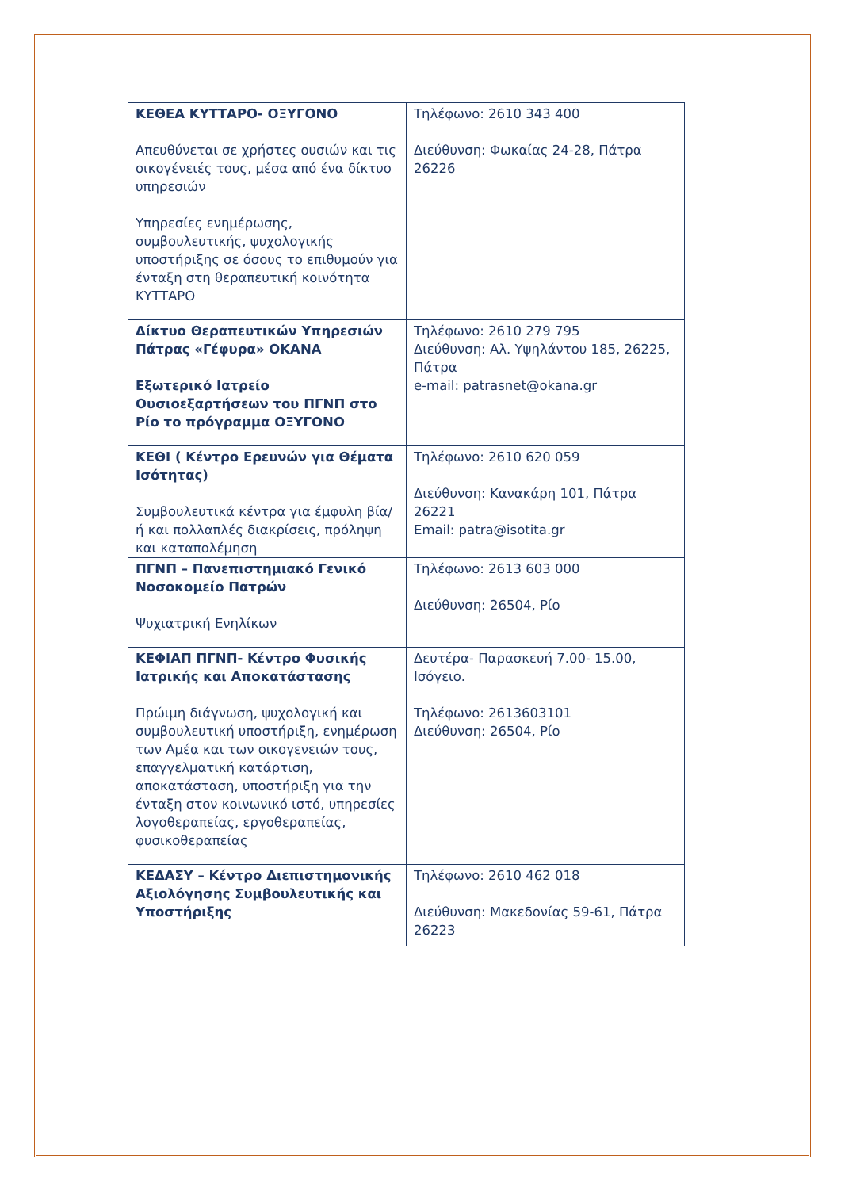| ΚΕΘΕΑ ΚΥΤΤΑΡΟ- ΟΞΥΓΟΝΟ Απευθύνεται σε χρήστες ουσιών και τις οικογένειές τους, μέσα από ένα δίκτυο υπηρεσιών Υπηρεσίες ενημέρωσης, συμβουλευτικής, ψυχολογικής υποστήριξης σε όσους το επιθυμούν για ένταξη στη θεραπευτική κοινότητα ΚΥΤΤΑΡΟ | Τηλέφωνο: 2610 343 400 Διεύθυνση: Φωκαίας 24-28, Πάτρα 26226 |
| Δίκτυο Θεραπευτικών Υπηρεσιών Πάτρας «Γέφυρα» ΟΚΑΝΑ Εξωτερικό Ιατρείο Ουσιοεξαρτήσεων του ΠΓΝΠ στο Ρίο το πρόγραμμα ΟΞΥΓΟΝΟ | Τηλέφωνο: 2610 279 795 Διεύθυνση: Αλ. Υψηλάντου 185, 26225, Πάτρα e-mail: patrasnet@okana.gr |
| ΚΕΘΙ ( Κέντρο Ερευνών για Θέματα Ισότητας) Συμβουλευτικά κέντρα για έμφυλη βία/ ή και πολλαπλές διακρίσεις, πρόληψη και καταπολέμηση | Τηλέφωνο: 2610 620 059 Διεύθυνση: Κανακάρη 101, Πάτρα 26221 Email: patra@isotita.gr |
| ΠΓΝΠ – Πανεπιστημιακό Γενικό Νοσοκομείο Πατρών Ψυχιατρική Ενηλίκων | Τηλέφωνο: 2613 603 000 Διεύθυνση: 26504, Ρίο |
| ΚΕΦΙΑΠ ΠΓΝΠ- Κέντρο Φυσικής Ιατρικής και Αποκατάστασης Πρώιμη διάγνωση, ψυχολογική και συμβουλευτική υποστήριξη, ενημέρωση των Αμέα και των οικογενειών τους, επαγγελματική κατάρτιση, αποκατάσταση, υποστήριξη για την ένταξη στον κοινωνικό ιστό, υπηρεσίες λογοθεραπείας, εργοθεραπείας, φυσικοθεραπείας | Δευτέρα- Παρασκευή 7.00- 15.00, Ισόγειο. Τηλέφωνο: 2613603101 Διεύθυνση: 26504, Ρίο |
| ΚΕΔΑΣΥ – Κέντρο Διεπιστημονικής Αξιολόγησης Συμβουλευτικής και Υποστήριξης | Τηλέφωνο: 2610 462 018 Διεύθυνση: Μακεδονίας 59-61, Πάτρα 26223 |